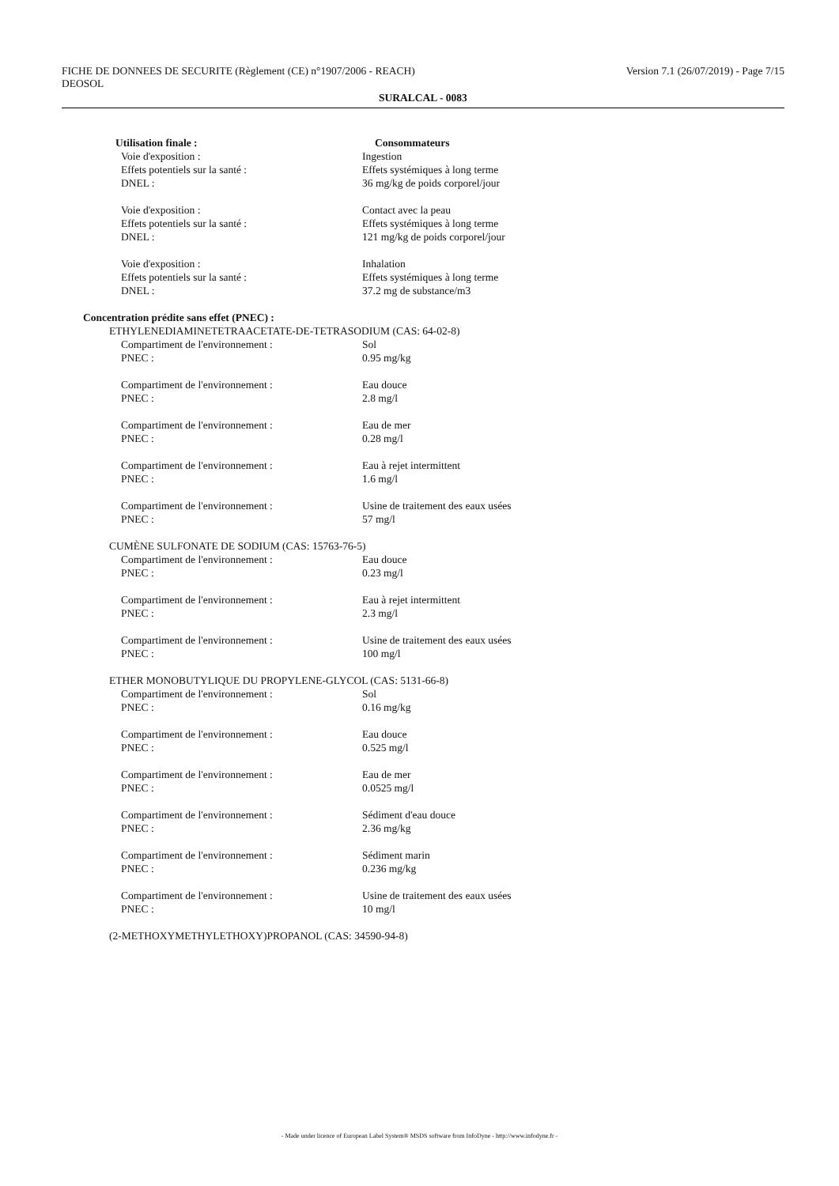FICHE DE DONNEES DE SECURITE (Règlement (CE) n°1907/2006 - REACH) Version 7.1 (26/07/2019) - Page 7/15
DEOSOL
SURALCAL - 0083
| Utilisation finale : | Consommateurs |
| Voie d'exposition : | Ingestion |
| Effets potentiels sur la santé : | Effets systémiques à long terme |
| DNEL : | 36 mg/kg de poids corporel/jour |
| Voie d'exposition : | Contact avec la peau |
| Effets potentiels sur la santé : | Effets systémiques à long terme |
| DNEL : | 121 mg/kg de poids corporel/jour |
| Voie d'exposition : | Inhalation |
| Effets potentiels sur la santé : | Effets systémiques à long terme |
| DNEL : | 37.2 mg de substance/m3 |
| Concentration prédite sans effet (PNEC) : | |
| ETHYLENEDIAMINETETRAACETATE-DE-TETRASODIUM (CAS: 64-02-8) | |
| Compartiment de l'environnement : | Sol |
| PNEC : | 0.95 mg/kg |
| Compartiment de l'environnement : | Eau douce |
| PNEC : | 2.8 mg/l |
| Compartiment de l'environnement : | Eau de mer |
| PNEC : | 0.28 mg/l |
| Compartiment de l'environnement : | Eau à rejet intermittent |
| PNEC : | 1.6 mg/l |
| Compartiment de l'environnement : | Usine de traitement des eaux usées |
| PNEC : | 57 mg/l |
| CUMÈNE SULFONATE DE SODIUM (CAS: 15763-76-5) | |
| Compartiment de l'environnement : | Eau douce |
| PNEC : | 0.23 mg/l |
| Compartiment de l'environnement : | Eau à rejet intermittent |
| PNEC : | 2.3 mg/l |
| Compartiment de l'environnement : | Usine de traitement des eaux usées |
| PNEC : | 100 mg/l |
| ETHER MONOBUTYLIQUE DU PROPYLENE-GLYCOL (CAS: 5131-66-8) | |
| Compartiment de l'environnement : | Sol |
| PNEC : | 0.16 mg/kg |
| Compartiment de l'environnement : | Eau douce |
| PNEC : | 0.525 mg/l |
| Compartiment de l'environnement : | Eau de mer |
| PNEC : | 0.0525 mg/l |
| Compartiment de l'environnement : | Sédiment d'eau douce |
| PNEC : | 2.36 mg/kg |
| Compartiment de l'environnement : | Sédiment marin |
| PNEC : | 0.236 mg/kg |
| Compartiment de l'environnement : | Usine de traitement des eaux usées |
| PNEC : | 10 mg/l |
| (2-METHOXYMETHYLETHOXY)PROPANOL (CAS: 34590-94-8) | |
- Made under licence of European Label System® MSDS software from InfoDyne - http://www.infodyne.fr -